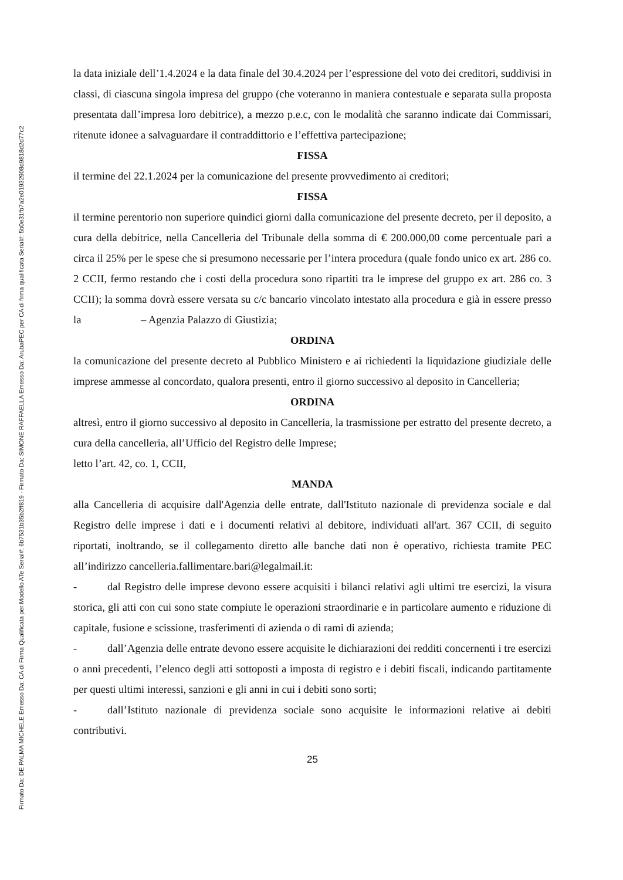Firmato Da: DE PALMA MICHELE Emesso Da: CA di Firma Qualificata per Modello ATe Serial#: 6b7531b35b2ff819 - Firmato Da: SIMONE RAFFAELLA Emesso Da: ArubaPEC per CA di firma qualificata Serial#: 5b0e31fb7a2e01932908d9818d2d77c2
la data iniziale dell’1.4.2024 e la data finale del 30.4.2024 per l’espressione del voto dei creditori, suddivisi in classi, di ciascuna singola impresa del gruppo (che voteranno in maniera contestuale e separata sulla proposta presentata dall’impresa loro debitrice), a mezzo p.e.c, con le modalità che saranno indicate dai Commissari, ritenute idonee a salvaguardare il contraddittorio e l’effettiva partecipazione;
FISSA
il termine del 22.1.2024 per la comunicazione del presente provvedimento ai creditori;
FISSA
il termine perentorio non superiore quindici giorni dalla comunicazione del presente decreto, per il deposito, a cura della debitrice, nella Cancelleria del Tribunale della somma di € 200.000,00 come percentuale pari a circa il 25% per le spese che si presumono necessarie per l’intera procedura (quale fondo unico ex art. 286 co. 2 CCII, fermo restando che i costi della procedura sono ripartiti tra le imprese del gruppo ex art. 286 co. 3 CCII); la somma dovrà essere versata su c/c bancario vincolato intestato alla procedura e già in essere presso la – Agenzia Palazzo di Giustizia;
ORDINA
la comunicazione del presente decreto al Pubblico Ministero e ai richiedenti la liquidazione giudiziale delle imprese ammesse al concordato, qualora presenti, entro il giorno successivo al deposito in Cancelleria;
ORDINA
altresì, entro il giorno successivo al deposito in Cancelleria, la trasmissione per estratto del presente decreto, a cura della cancelleria, all’Ufficio del Registro delle Imprese;
letto l’art. 42, co. 1, CCII,
MANDA
alla Cancelleria di acquisire dall'Agenzia delle entrate, dall'Istituto nazionale di previdenza sociale e dal Registro delle imprese i dati e i documenti relativi al debitore, individuati all'art. 367 CCII, di seguito riportati, inoltrando, se il collegamento diretto alle banche dati non è operativo, richiesta tramite PEC all’indirizzo cancelleria.fallimentare.bari@legalmail.it:
- dal Registro delle imprese devono essere acquisiti i bilanci relativi agli ultimi tre esercizi, la visura storica, gli atti con cui sono state compiute le operazioni straordinarie e in particolare aumento e riduzione di capitale, fusione e scissione, trasferimenti di azienda o di rami di azienda;
- dall’Agenzia delle entrate devono essere acquisite le dichiarazioni dei redditi concernenti i tre esercizi o anni precedenti, l’elenco degli atti sottoposti a imposta di registro e i debiti fiscali, indicando partitamente per questi ultimi interessi, sanzioni e gli anni in cui i debiti sono sorti;
- dall’Istituto nazionale di previdenza sociale sono acquisite le informazioni relative ai debiti contributivi.
25